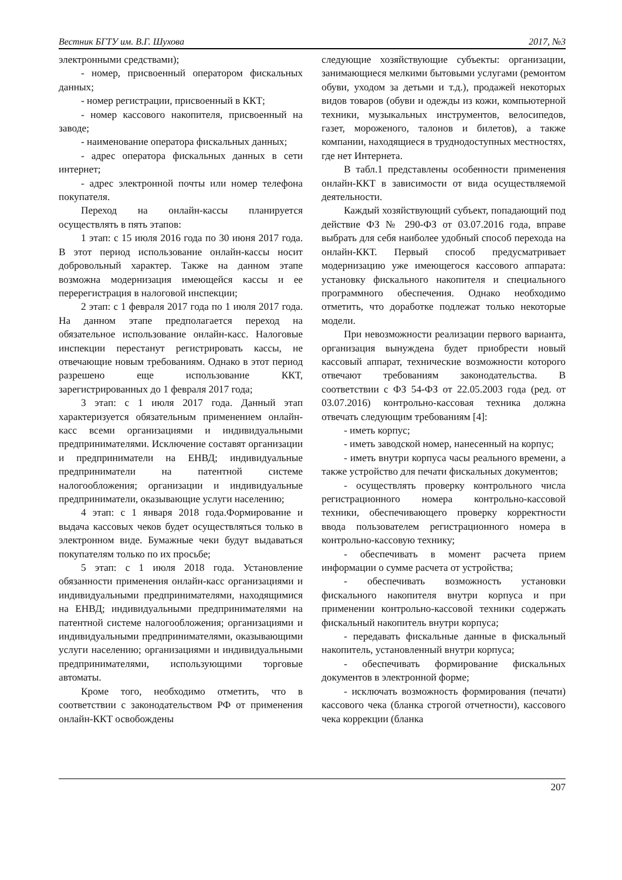Вестник БГТУ им. В.Г. Шухова 2017, №3
электронными средствами);
- номер, присвоенный оператором фискальных данных;
- номер регистрации, присвоенный в ККТ;
- номер кассового накопителя, присвоенный на заводе;
- наименование оператора фискальных данных;
- адрес оператора фискальных данных в сети интернет;
- адрес электронной почты или номер телефона покупателя.
Переход на онлайн-кассы планируется осуществлять в пять этапов:
1 этап: с 15 июля 2016 года по 30 июня 2017 года. В этот период использование онлайн-кассы носит добровольный характер. Также на данном этапе возможна модернизация имеющейся кассы и ее перерегистрация в налоговой инспекции;
2 этап: с 1 февраля 2017 года по 1 июля 2017 года. На данном этапе предполагается переход на обязательное использование онлайн-касс. Налоговые инспекции перестанут регистрировать кассы, не отвечающие новым требованиям. Однако в этот период разрешено еще использование ККТ, зарегистрированных до 1 февраля 2017 года;
3 этап: с 1 июля 2017 года. Данный этап характеризуется обязательным применением онлайн-касс всеми организациями и индивидуальными предпринимателями. Исключение составят организации и предприниматели на ЕНВД; индивидуальные предприниматели на патентной системе налогообложения; организации и индивидуальные предприниматели, оказывающие услуги населению;
4 этап: с 1 января 2018 года.Формирование и выдача кассовых чеков будет осуществляться только в электронном виде. Бумажные чеки будут выдаваться покупателям только по их просьбе;
5 этап: с 1 июля 2018 года. Установление обязанности применения онлайн-касс организациями и индивидуальными предпринимателями, находящимися на ЕНВД; индивидуальными предпринимателями на патентной системе налогообложения; организациями и индивидуальными предпринимателями, оказывающими услуги населению; организациями и индивидуальными предпринимателями, использующими торговые автоматы.
Кроме того, необходимо отметить, что в соответствии с законодательством РФ от применения онлайн-ККТ освобождены
следующие хозяйствующие субъекты: организации, занимающиеся мелкими бытовыми услугами (ремонтом обуви, уходом за детьми и т.д.), продажей некоторых видов товаров (обуви и одежды из кожи, компьютерной техники, музыкальных инструментов, велосипедов, газет, мороженого, талонов и билетов), а также компании, находящиеся в труднодоступных местностях, где нет Интернета.
В табл.1 представлены особенности применения онлайн-ККТ в зависимости от вида осуществляемой деятельности.
Каждый хозяйствующий субъект, попадающий под действие ФЗ № 290-ФЗ от 03.07.2016 года, вправе выбрать для себя наиболее удобный способ перехода на онлайн-ККТ. Первый способ предусматривает модернизацию уже имеющегося кассового аппарата: установку фискального накопителя и специального программного обеспечения. Однако необходимо отметить, что доработке подлежат только некоторые модели.
При невозможности реализации первого варианта, организация вынуждена будет приобрести новый кассовый аппарат, технические возможности которого отвечают требованиям законодательства. В соответствии с ФЗ 54-ФЗ от 22.05.2003 года (ред. от 03.07.2016) контрольно-кассовая техника должна отвечать следующим требованиям [4]:
- иметь корпус;
- иметь заводской номер, нанесенный на корпус;
- иметь внутри корпуса часы реального времени, а также устройство для печати фискальных документов;
- осуществлять проверку контрольного числа регистрационного номера контрольно-кассовой техники, обеспечивающего проверку корректности ввода пользователем регистрационного номера в контрольно-кассовую технику;
- обеспечивать в момент расчета прием информации о сумме расчета от устройства;
- обеспечивать возможность установки фискального накопителя внутри корпуса и при применении контрольно-кассовой техники содержать фискальный накопитель внутри корпуса;
- передавать фискальные данные в фискальный накопитель, установленный внутри корпуса;
- обеспечивать формирование фискальных документов в электронной форме;
- исключать возможность формирования (печати) кассового чека (бланка строгой отчетности), кассового чека коррекции (бланка
207